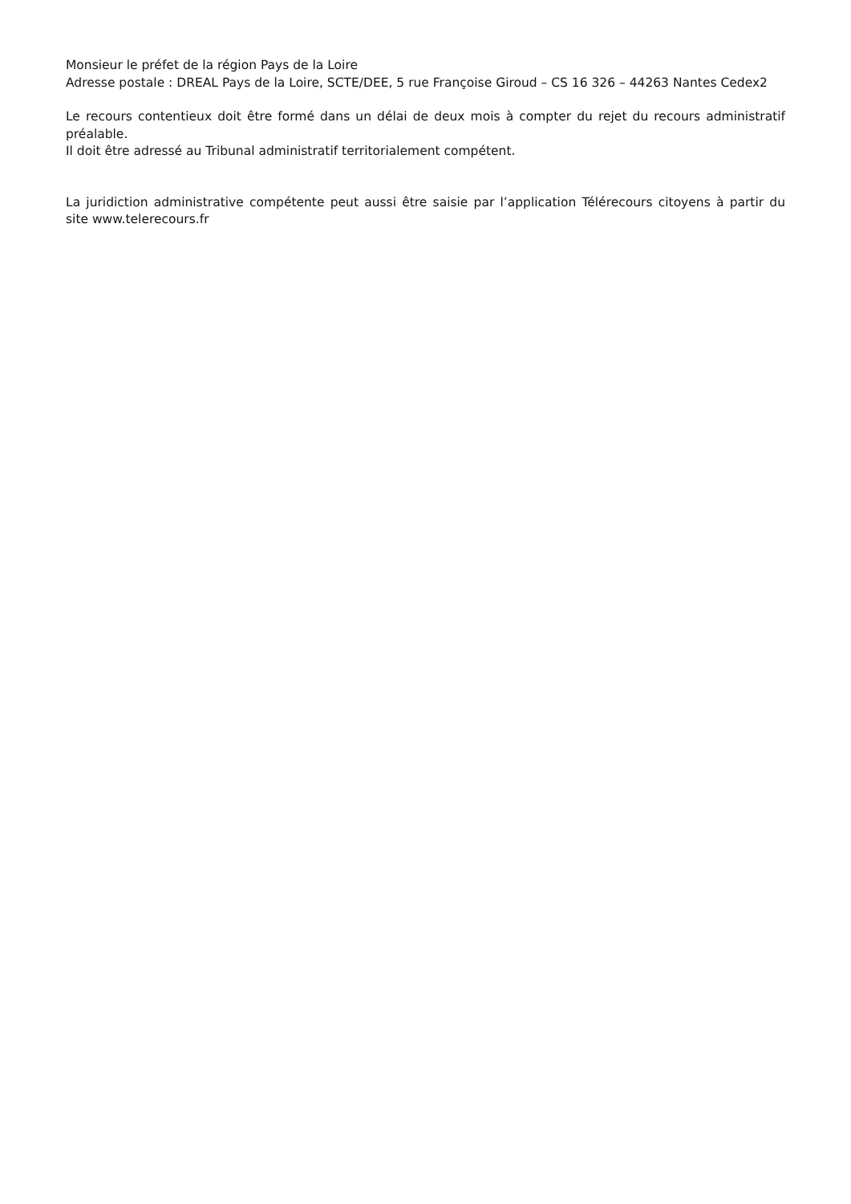Monsieur le préfet de la région Pays de la Loire
Adresse postale : DREAL Pays de la Loire, SCTE/DEE, 5 rue Françoise Giroud – CS 16 326 – 44263 Nantes Cedex2
Le recours contentieux doit être formé dans un délai de deux mois à compter du rejet du recours administratif préalable.
Il doit être adressé au Tribunal administratif territorialement compétent.
La juridiction administrative compétente peut aussi être saisie par l’application Télérecours citoyens à partir du site www.telerecours.fr